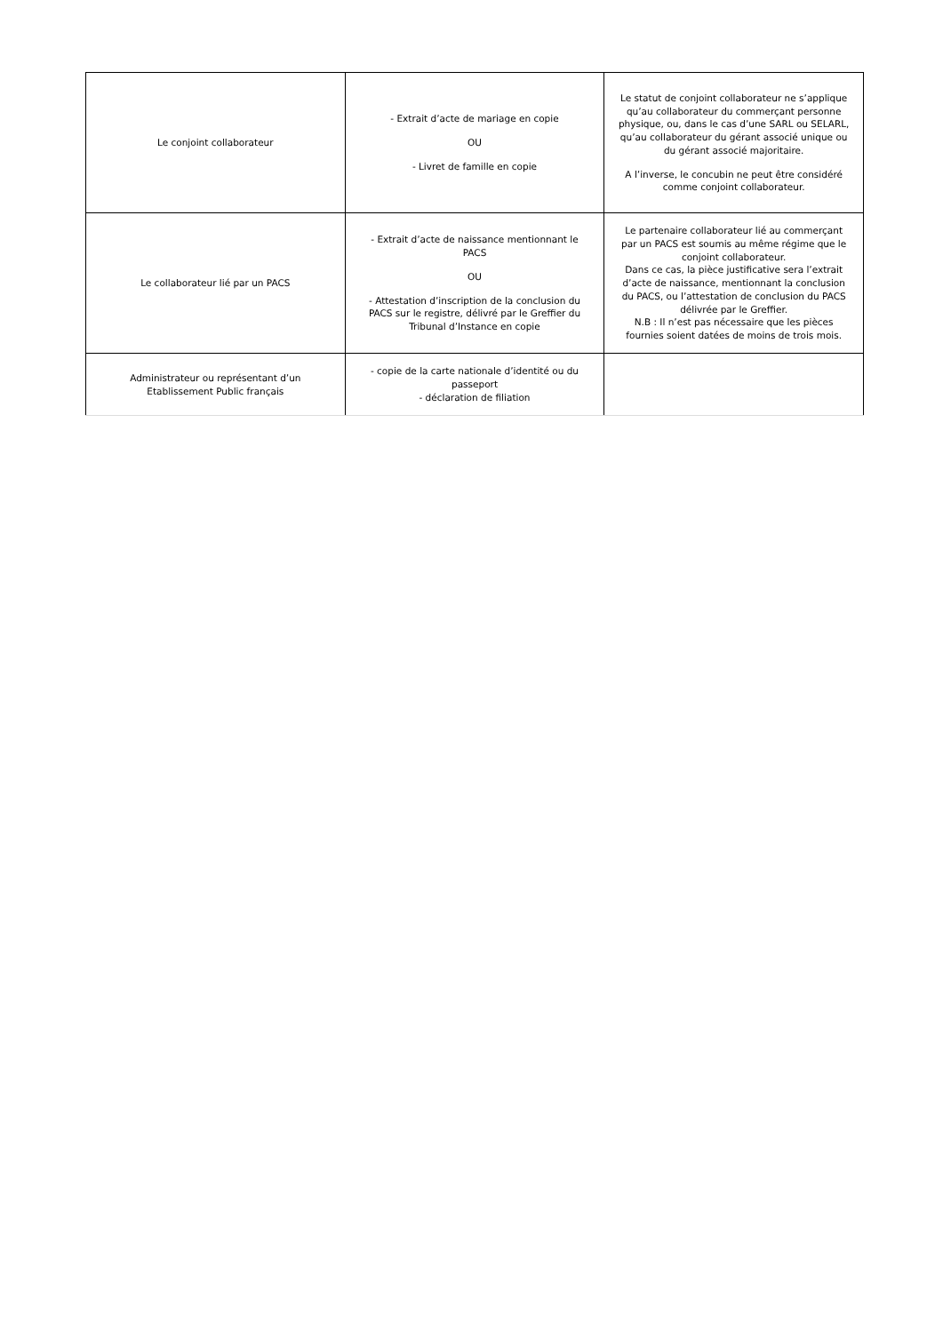| Le conjoint collaborateur | - Extrait d’acte de mariage en copie OU - Livret de famille en copie | Le statut de conjoint collaborateur ne s’applique qu’au collaborateur du commerçant personne physique, ou, dans le cas d’une SARL ou SELARL, qu’au collaborateur du gérant associé unique ou du gérant associé majoritaire. A l’inverse, le concubin ne peut être considéré comme conjoint collaborateur. |
| Le collaborateur lié par un PACS | - Extrait d’acte de naissance mentionnant le PACS OU - Attestation d’inscription de la conclusion du PACS sur le registre, délivré par le Greffier du Tribunal d’Instance en copie | Le partenaire collaborateur lié au commerçant par un PACS est soumis au même régime que le conjoint collaborateur. Dans ce cas, la pièce justificative sera l’extrait d’acte de naissance, mentionnant la conclusion du PACS, ou l’attestation de conclusion du PACS délivrée par le Greffier. N.B : Il n’est pas nécessaire que les pièces fournies soient datées de moins de trois mois. |
| Administrateur ou représentant d’un Etablissement Public français | - copie de la carte nationale d’identité ou du passeport - déclaration de filiation | |